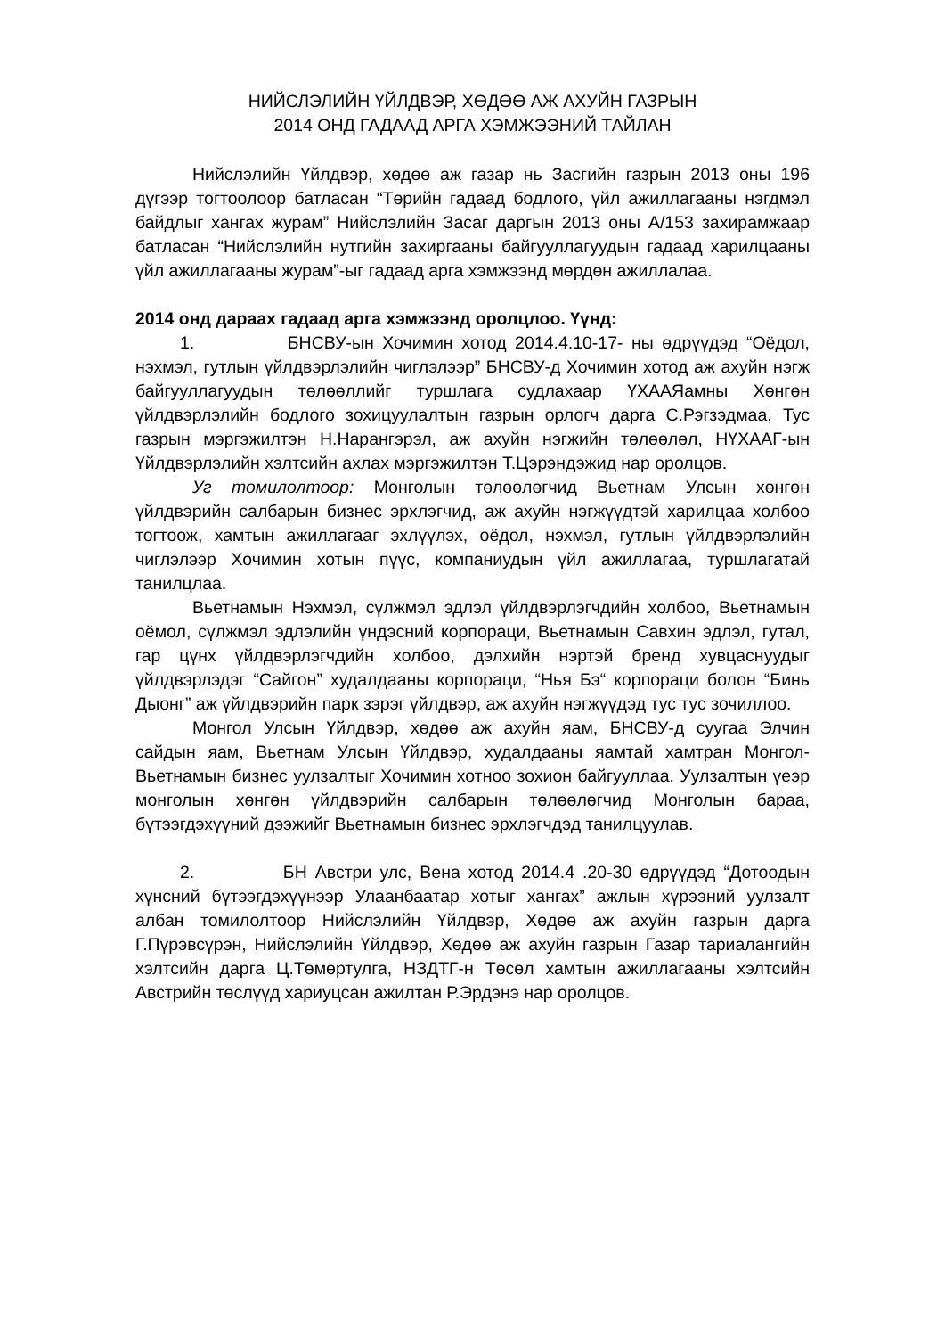НИЙСЛЭЛИЙН ҮЙЛДВЭР, ХӨДӨӨ АЖ АХУЙН ГАЗРЫН
2014 ОНД ГАДААД АРГА ХЭМЖЭЭНИЙ ТАЙЛАН
Нийслэлийн Үйлдвэр, хөдөө аж газар нь Засгийн газрын 2013 оны 196 дүгээр тогтоолоор батласан “Төрийн гадаад бодлого, үйл ажиллагааны нэгдмэл байдлыг хангах журам” Нийслэлийн Засаг даргын 2013 оны А/153 захирамжаар батласан “Нийслэлийн нутгийн захиргааны байгууллагуудын гадаад харилцааны үйл ажиллагааны журам”-ыг гадаад арга хэмжээнд мөрдөн ажиллалаа.
2014 онд дараах гадаад арга хэмжээнд оролцлоо. Үүнд:
1. БНСВУ-ын Хочимин хотод 2014.4.10-17- ны өдрүүдэд “Оёдол, нэхмэл, гутлын үйлдвэрлэлийн чиглэлээр” БНСВУ-д Хочимин хотод аж ахуйн нэгж байгууллагуудын төлөөллийг туршлага судлахаар ҮХААЯамны Хөнгөн үйлдвэрлэлийн бодлого зохицуулалтын газрын орлогч дарга С.Рэгзэдмаа, Тус газрын мэргэжилтэн Н.Нарангэрэл, аж ахуйн нэгжийн төлөөлөл, НҮХААГ-ын Үйлдвэрлэлийн хэлтсийн ахлах мэргэжилтэн Т.Цэрэндэжид нар оролцов.
Уг томилолтоор: Монголын төлөөлөгчид Вьетнам Улсын хөнгөн үйлдвэрийн салбарын бизнес эрхлэгчид, аж ахуйн нэгжүүдтэй харилцаа холбоо тогтоож, хамтын ажиллагааг эхлүүлэх, оёдол, нэхмэл, гутлын үйлдвэрлэлийн чиглэлээр Хочимин хотын пүүс, компаниудын үйл ажиллагаа, туршлагатай танилцлаа.
Вьетнамын Нэхмэл, сүлжмэл эдлэл үйлдвэрлэгчдийн холбоо, Вьетнамын оёмол, сүлжмэл эдлэлийн үндэсний корпораци, Вьетнамын Савхин эдлэл, гутал, гар цүнх үйлдвэрлэгчдийн холбоо, дэлхийн нэртэй бренд хувцаснуудыг үйлдвэрлэдэг “Сайгон” худалдааны корпораци, “Нья Бэ“ корпораци болон “Бинь Дыонг” аж үйлдвэрийн парк зэрэг үйлдвэр, аж ахуйн нэгжүүдэд тус тус зочиллоо.
Монгол Улсын Үйлдвэр, хөдөө аж ахуйн яам, БНСВУ-д суугаа Элчин сайдын яам, Вьетнам Улсын Үйлдвэр, худалдааны яамтай хамтран Монгол-Вьетнамын бизнес уулзалтыг Хочимин хотноо зохион байгууллаа. Уулзалтын үеэр монголын хөнгөн үйлдвэрийн салбарын төлөөлөгчид Монголын бараа, бүтээгдэхүүний дээжийг Вьетнамын бизнес эрхлэгчдэд танилцуулав.
2. БН Австри улс, Вена хотод 2014.4 .20-30 өдрүүдэд “Дотоодын хүнсний бүтээгдэхүүнээр Улаанбаатар хотыг хангах” ажлын хүрээний уулзалт албан томилолтоор Нийслэлийн Үйлдвэр, Хөдөө аж ахуйн газрын дарга Г.Пүрэвсүрэн, Нийслэлийн Үйлдвэр, Хөдөө аж ахуйн газрын Газар тариалангийн хэлтсийн дарга Ц.Төмөртулга, НЗДТГ-н Төсөл хамтын ажиллагааны хэлтсийн Австрийн төслүүд хариуцсан ажилтан Р.Эрдэнэ нар оролцов.